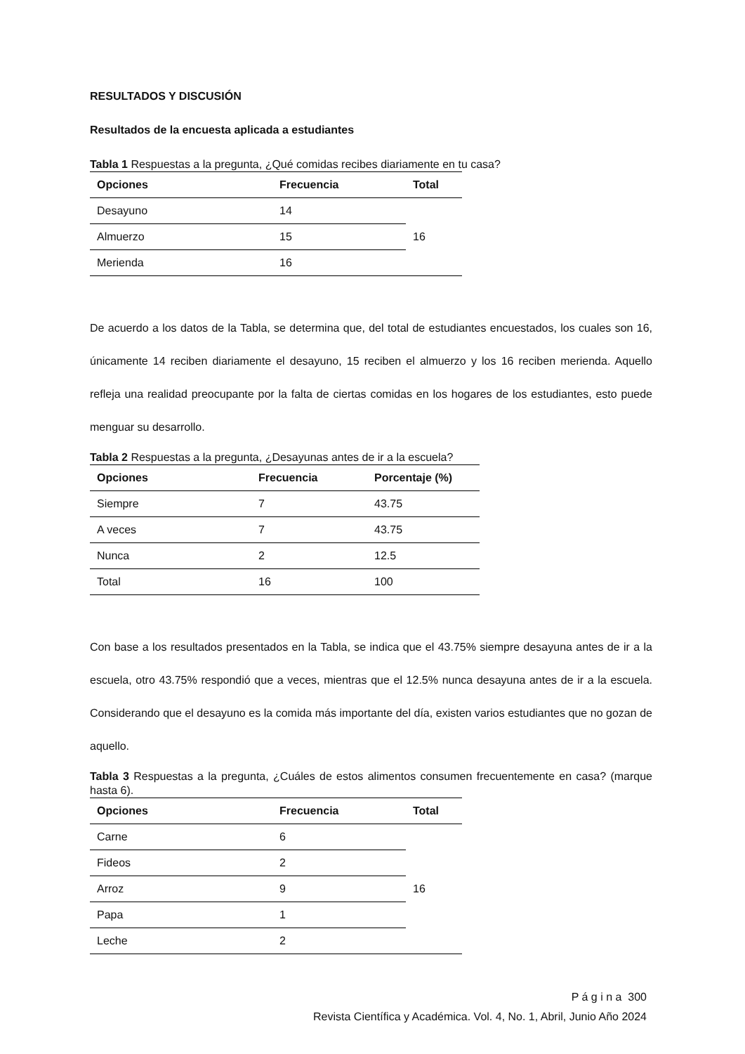RESULTADOS Y DISCUSIÓN
Resultados de la encuesta aplicada a estudiantes
Tabla 1 Respuestas a la pregunta, ¿Qué comidas recibes diariamente en tu casa?
| Opciones | Frecuencia | Total |
| --- | --- | --- |
| Desayuno | 14 | 16 |
| Almuerzo | 15 | |
| Merienda | 16 | |
De acuerdo a los datos de la Tabla, se determina que, del total de estudiantes encuestados, los cuales son 16, únicamente 14 reciben diariamente el desayuno, 15 reciben el almuerzo y los 16 reciben merienda. Aquello refleja una realidad preocupante por la falta de ciertas comidas en los hogares de los estudiantes, esto puede menguar su desarrollo.
Tabla 2 Respuestas a la pregunta, ¿Desayunas antes de ir a la escuela?
| Opciones | Frecuencia | Porcentaje (%) |
| --- | --- | --- |
| Siempre | 7 | 43.75 |
| A veces | 7 | 43.75 |
| Nunca | 2 | 12.5 |
| Total | 16 | 100 |
Con base a los resultados presentados en la Tabla, se indica que el 43.75% siempre desayuna antes de ir a la escuela, otro 43.75% respondió que a veces, mientras que el 12.5% nunca desayuna antes de ir a la escuela. Considerando que el desayuno es la comida más importante del día, existen varios estudiantes que no gozan de aquello.
Tabla 3 Respuestas a la pregunta, ¿Cuáles de estos alimentos consumen frecuentemente en casa? (marque hasta 6).
| Opciones | Frecuencia | Total |
| --- | --- | --- |
| Carne | 6 | 16 |
| Fideos | 2 | |
| Arroz | 9 | |
| Papa | 1 | |
| Leche | 2 | |
P á g i n a 300
Revista Científica y Académica. Vol. 4, No. 1, Abril, Junio Año 2024